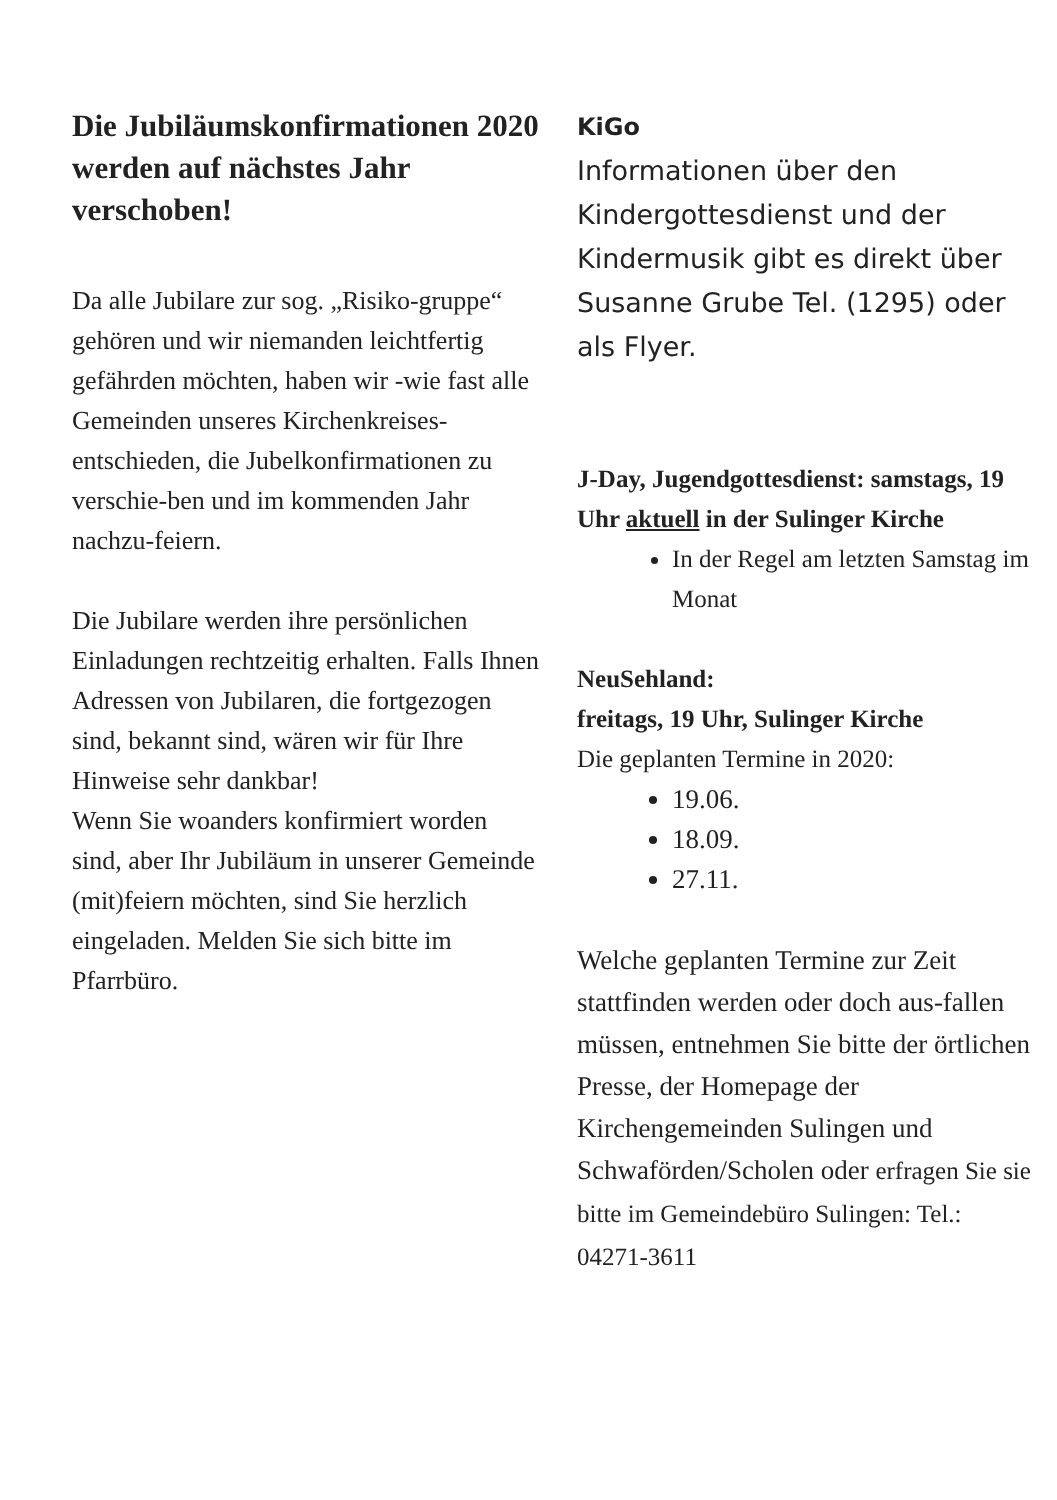Die Jubiläumskonfirmationen 2020 werden auf nächstes Jahr verschoben!
Da alle Jubilare zur sog. „Risiko-gruppe“ gehören und wir niemanden leichtfertig gefährden möchten, haben wir -wie fast alle Gemeinden unseres Kirchenkreises- entschieden, die Jubelkonfirmationen zu verschie-ben und im kommenden Jahr nachzu-feiern.
Die Jubilare werden ihre persönlichen Einladungen rechtzeitig erhalten. Falls Ihnen Adressen von Jubilaren, die fortgezogen sind, bekannt sind, wären wir für Ihre Hinweise sehr dankbar!
Wenn Sie woanders konfirmiert worden sind, aber Ihr Jubiläum in unserer Gemeinde (mit)feiern möchten, sind Sie herzlich eingeladen. Melden Sie sich bitte im Pfarrbüro.
KiGo
Informationen über den Kindergottesdienst und der Kindermusik gibt es direkt über Susanne Grube Tel. (1295) oder als Flyer.
J-Day, Jugendgottesdienst: samstags, 19 Uhr aktuell in der Sulinger Kirche
In der Regel am letzten Samstag im Monat
NeuSehland:
freitags, 19 Uhr, Sulinger Kirche
Die geplanten Termine in 2020:
19.06.
18.09.
27.11.
Welche geplanten Termine zur Zeit stattfinden werden oder doch aus-fallen müssen, entnehmen Sie bitte der örtlichen Presse, der Homepage der Kirchengemeinden Sulingen und Schwaförden/Scholen oder erfragen Sie sie bitte im Gemeindebüro Sulingen: Tel.: 04271-3611